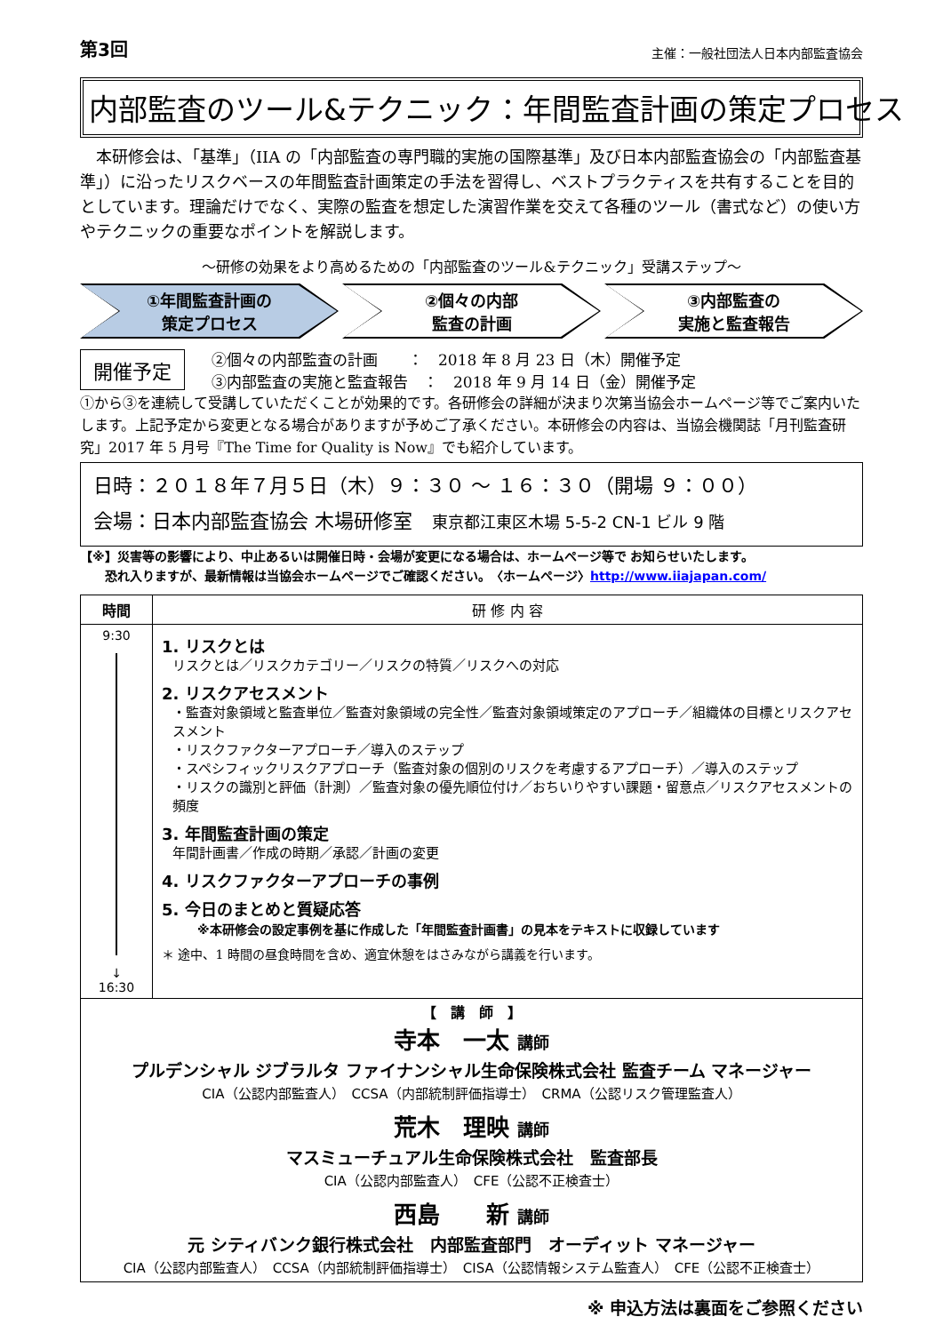第3回 主催：一般社団法人日本内部監査協会
内部監査のツール&テクニック：年間監査計画の策定プロセス
　本研修会は、「基準」（IIA の「内部監査の専門職的実施の国際基準」及び日本内部監査協会の「内部監査基準」）に沿ったリスクベースの年間監査計画策定の手法を習得し、ベストプラクティスを共有することを目的としています。理論だけでなく、実際の監査を想定した演習作業を交えて各種のツール（書式など）の使い方やテクニックの重要なポイントを解説します。
～研修の効果をより高めるための「内部監査のツール&テクニック」受講ステップ～
①年間監査計画の
策定プロセス
②個々の内部
監査の計画
③内部監査の
実施と監査報告
開催予定
②個々の内部監査の計画　　：　2018 年 8 月 23 日（木）開催予定
③内部監査の実施と監査報告　：　2018 年 9 月 14 日（金）開催予定
①から③を連続して受講していただくことが効果的です。各研修会の詳細が決まり次第当協会ホームページ等でご案内いたします。上記予定から変更となる場合がありますが予めご了承ください。本研修会の内容は、当協会機関誌「月刊監査研究」2017 年 5 月号『The Time for Quality is Now』でも紹介しています。
日時：２０１８年７月５日（木）９：３０ ～ １６：３０（開場 ９：００）
会場：日本内部監査協会 木場研修室　東京都江東区木場 5-5-2 CN-1 ビル 9 階
【※】災害等の影響により、中止あるいは開催日時・会場が変更になる場合は、ホームページ等で お知らせいたします。
　　恐れ入りますが、最新情報は当協会ホームページでご確認ください。　〈ホームページ〉http://www.iiajapan.com/
| 時間 | 研 修 内 容 |
| --- | --- |
| 9:30 ↓ 16:30 | 1. リスクとは リスクとは／リスクカテゴリー／リスクの特質／リスクへの対応 2. リスクアセスメント ・監査対象領域と監査単位／監査対象領域の完全性／監査対象領域策定のアプローチ／組織体の目標とリスクアセスメント ・リスクファクターアプローチ／導入のステップ ・スペシフィックリスクアプローチ（監査対象の個別のリスクを考慮するアプローチ）／導入のステップ ・リスクの識別と評価（計測）／監査対象の優先順位付け／おちいりやすい課題・留意点／リスクアセスメントの頻度 3. 年間監査計画の策定 年間計画書／作成の時期／承認／計画の変更 4. リスクファクターアプローチの事例 5. 今日のまとめと質疑応答 ※本研修会の設定事例を基に作成した「年間監査計画書」の見本をテキストに収録しています ＊ 途中、1 時間の昼食時間を含め、適宜休憩をはさみながら講義を行います。 |
| 【 講 師 】 寺本 一太 講師 プルデンシャル ジブラルタ ファイナンシャル生命保険株式会社 監査チーム マネージャー CIA（公認内部監査人） CCSA（内部統制評価指導士） CRMA（公認リスク管理監査人） 荒木 理映 講師 マスミューチュアル生命保険株式会社 監査部長 CIA（公認内部監査人） CFE（公認不正検査士） 西島 新 講師 元 シティバンク銀行株式会社 内部監査部門 オーディット マネージャー CIA（公認内部監査人） CCSA（内部統制評価指導士） CISA（公認情報システム監査人） CFE（公認不正検査士） | |
※ 申込方法は裏面をご参照ください